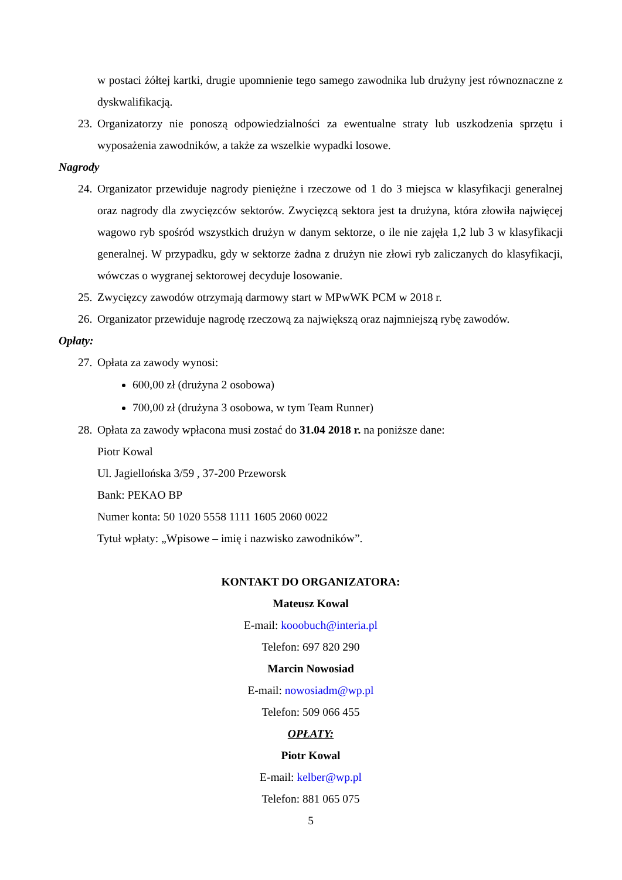w postaci żółtej kartki, drugie upomnienie tego samego zawodnika lub drużyny jest równoznaczne z dyskwalifikacją.
23. Organizatorzy nie ponoszą odpowiedzialności za ewentualne straty lub uszkodzenia sprzętu i wyposażenia zawodników, a także za wszelkie wypadki losowe.
Nagrody
24. Organizator przewiduje nagrody pieniężne i rzeczowe od 1 do 3 miejsca w klasyfikacji generalnej oraz nagrody dla zwycięzców sektorów. Zwycięzcą sektora jest ta drużyna, która złowiła najwięcej wagowo ryb spośród wszystkich drużyn w danym sektorze, o ile nie zajęła 1,2 lub 3 w klasyfikacji generalnej. W przypadku, gdy w sektorze żadna z drużyn nie złowi ryb zaliczanych do klasyfikacji, wówczas o wygranej sektorowej decyduje losowanie.
25. Zwycięzcy zawodów otrzymają darmowy start w MPwWK PCM w 2018 r.
26. Organizator przewiduje nagrodę rzeczową za największą oraz najmniejszą rybę zawodów.
Opłaty:
27. Opłata za zawody wynosi:
600,00 zł (drużyna 2 osobowa)
700,00 zł (drużyna 3 osobowa, w tym Team Runner)
28. Opłata za zawody wpłacona musi zostać do 31.04 2018 r. na poniższe dane:
Piotr Kowal
Ul. Jagiellońska 3/59 , 37-200 Przeworsk
Bank: PEKAO BP
Numer konta: 50 1020 5558 1111 1605 2060 0022
Tytuł wpłaty: „Wpisowe – imię i nazwisko zawodników”.
KONTAKT DO ORGANIZATORA:
Mateusz Kowal
E-mail: kooobuch@interia.pl
Telefon: 697 820 290
Marcin Nowosiad
E-mail: nowosiadm@wp.pl
Telefon: 509 066 455
OPŁATY:
Piotr Kowal
E-mail: kelber@wp.pl
Telefon: 881 065 075
5